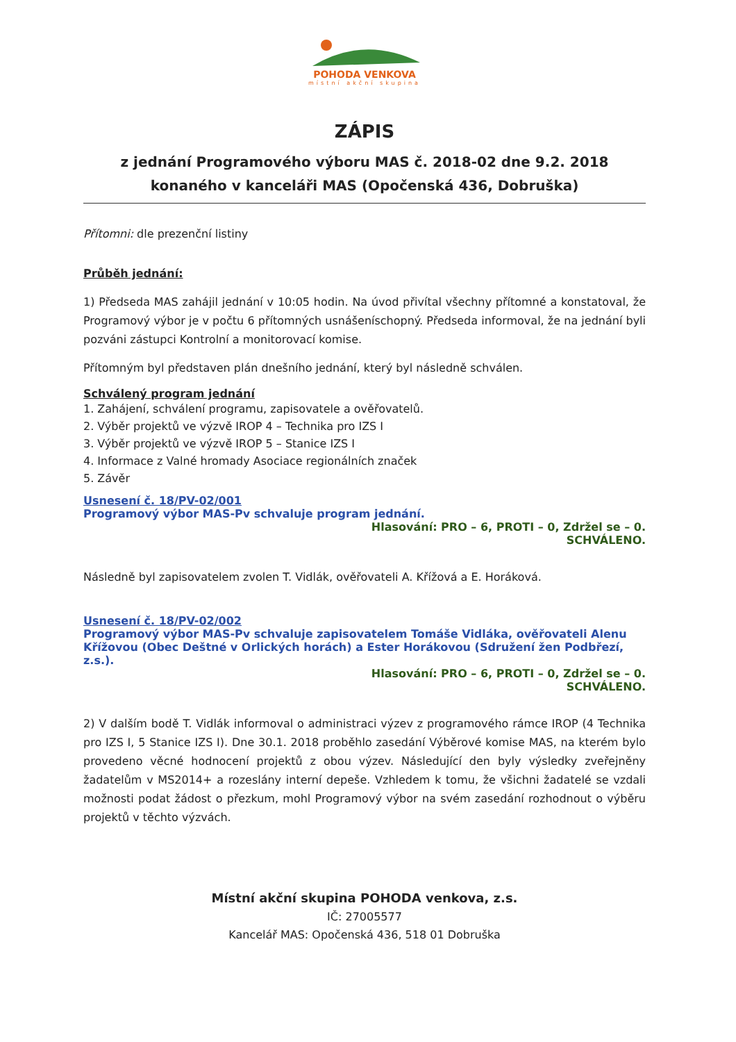POHODA VENKOVA
místní akční skupina
ZÁPIS
z jednání Programového výboru MAS č. 2018-02 dne 9.2. 2018
konaného v kanceláři MAS (Opočenská 436, Dobruška)
Přítomni: dle prezenční listiny
Průběh jednání:
1) Předseda MAS zahájil jednání v 10:05 hodin. Na úvod přivítal všechny přítomné a konstatoval, že Programový výbor je v počtu 6 přítomných usnášeníschopný. Předseda informoval, že na jednání byli pozváni zástupci Kontrolní a monitorovací komise.
Přítomným byl představen plán dnešního jednání, který byl následně schválen.
Schválený program jednání
1. Zahájení, schválení programu, zapisovatele a ověřovatelů.
2. Výběr projektů ve výzvě IROP 4 – Technika pro IZS I
3. Výběr projektů ve výzvě IROP 5 – Stanice IZS I
4. Informace z Valné hromady Asociace regionálních značek
5. Závěr
Usnesení č. 18/PV-02/001
Programový výbor MAS-Pv schvaluje program jednání.
Hlasování: PRO – 6, PROTI – 0, Zdržel se – 0.
SCHVÁLENO.
Následně byl zapisovatelem zvolen T. Vidlák, ověřovateli A. Křížová a E. Horáková.
Usnesení č. 18/PV-02/002
Programový výbor MAS-Pv schvaluje zapisovatelem Tomáše Vidláka, ověřovateli Alenu Křížovou (Obec Deštné v Orlických horách) a Ester Horákovou (Sdružení žen Podbřezí, z.s.).
Hlasování: PRO – 6, PROTI – 0, Zdržel se – 0.
SCHVÁLENO.
2) V dalším bodě T. Vidlák informoval o administraci výzev z programového rámce IROP (4 Technika pro IZS I, 5 Stanice IZS I). Dne 30.1. 2018 proběhlo zasedání Výběrové komise MAS, na kterém bylo provedeno věcné hodnocení projektů z obou výzev. Následující den byly výsledky zveřejněny žadatelům v MS2014+ a rozeslány interní depeše. Vzhledem k tomu, že všichni žadatelé se vzdali možnosti podat žádost o přezkum, mohl Programový výbor na svém zasedání rozhodnout o výběru projektů v těchto výzvách.
Místní akční skupina POHODA venkova, z.s.
IČ: 27005577
Kancelář MAS: Opočenská 436, 518 01 Dobruška